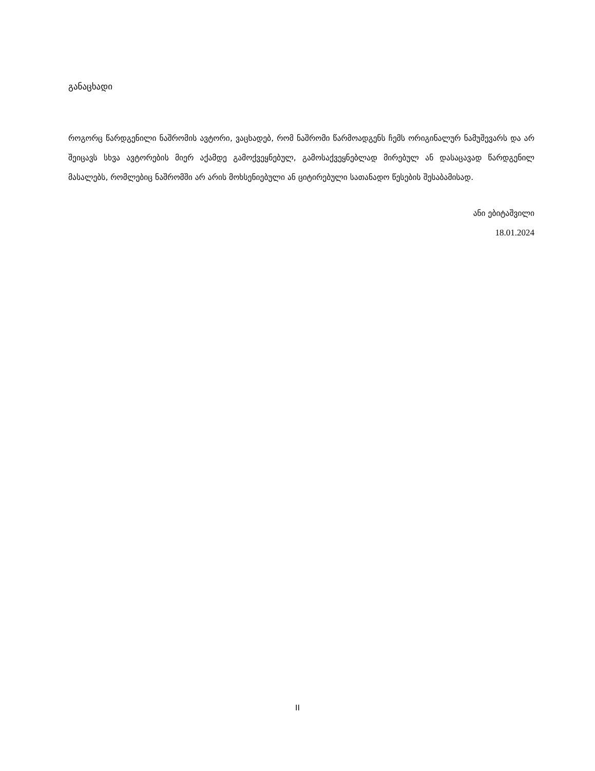განაცხადი
როგორც წარდგენილი ნაშრომის ავტორი, ვაცხადებ, რომ ნაშრომი წარმოადგენს ჩემს ორიგინალურ ნამუშევარს და არ შეიცავს სხვა ავტორების მიერ აქამდე გამოქვეყნებულ, გამოსაქვეყნებლად მირებულ ან დასაცავად წარდგენილ მასალებს, რომლებიც ნაშრომში არ არის მოხსენიებული ან ციტირებული სათანადო წესების შესაბამისად.
ანი ებიტაშვილი
18.01.2024
II